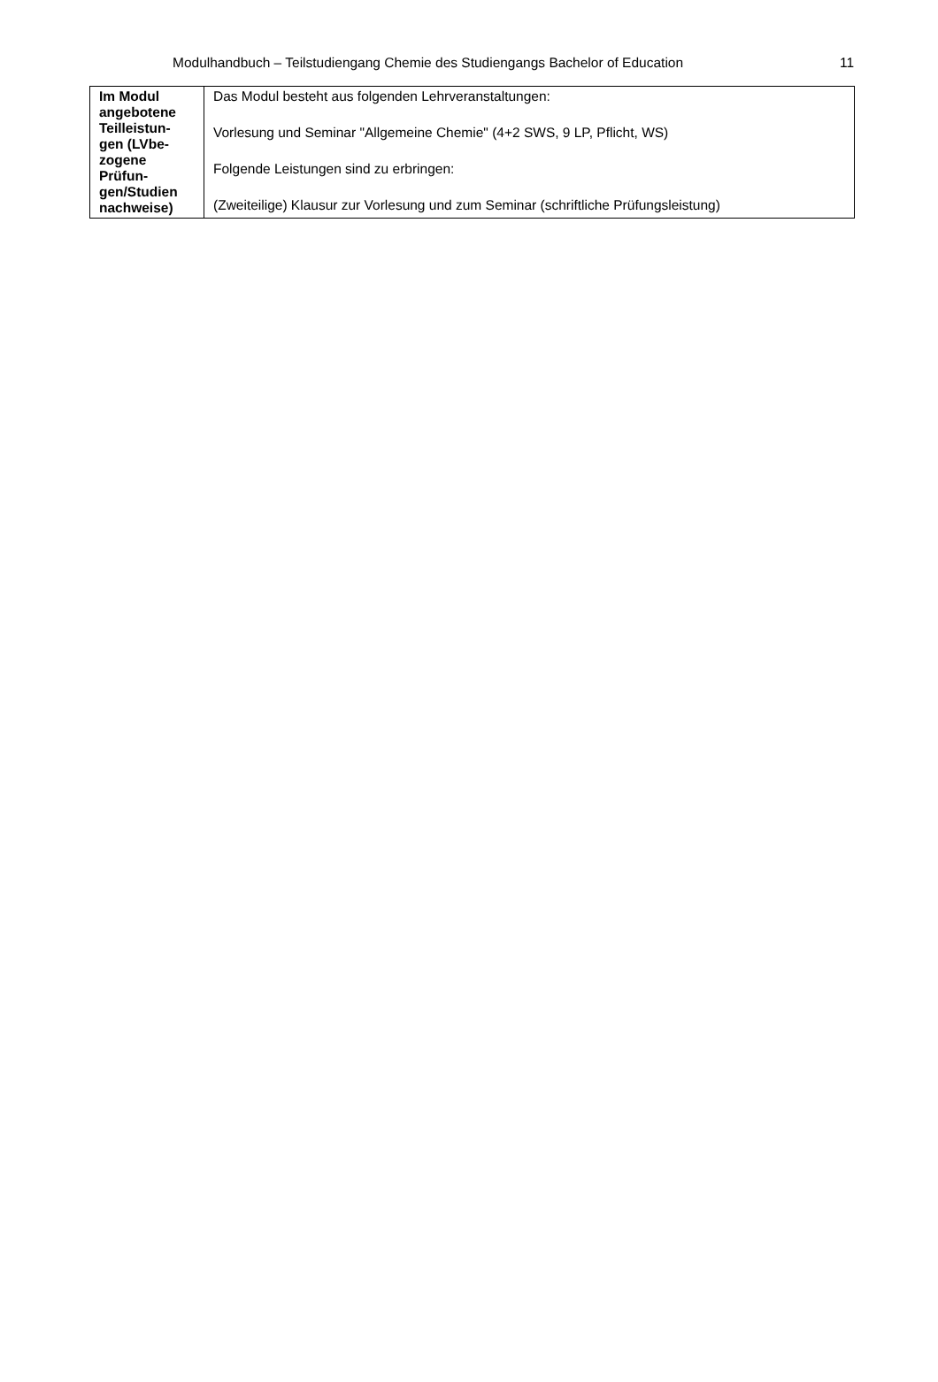Modulhandbuch – Teilstudiengang Chemie des Studiengangs Bachelor of Education 11
| Im Modul angebotene Teilleistun-gen (LVbe-zogene Prüfun-gen/Studien nachweise) | Das Modul besteht aus folgenden Lehrveranstaltungen: Vorlesung und Seminar "Allgemeine Chemie" (4+2 SWS, 9 LP, Pflicht, WS) Folgende Leistungen sind zu erbringen: (Zweiteilige) Klausur zur Vorlesung und zum Seminar (schriftliche Prüfungsleistung) |